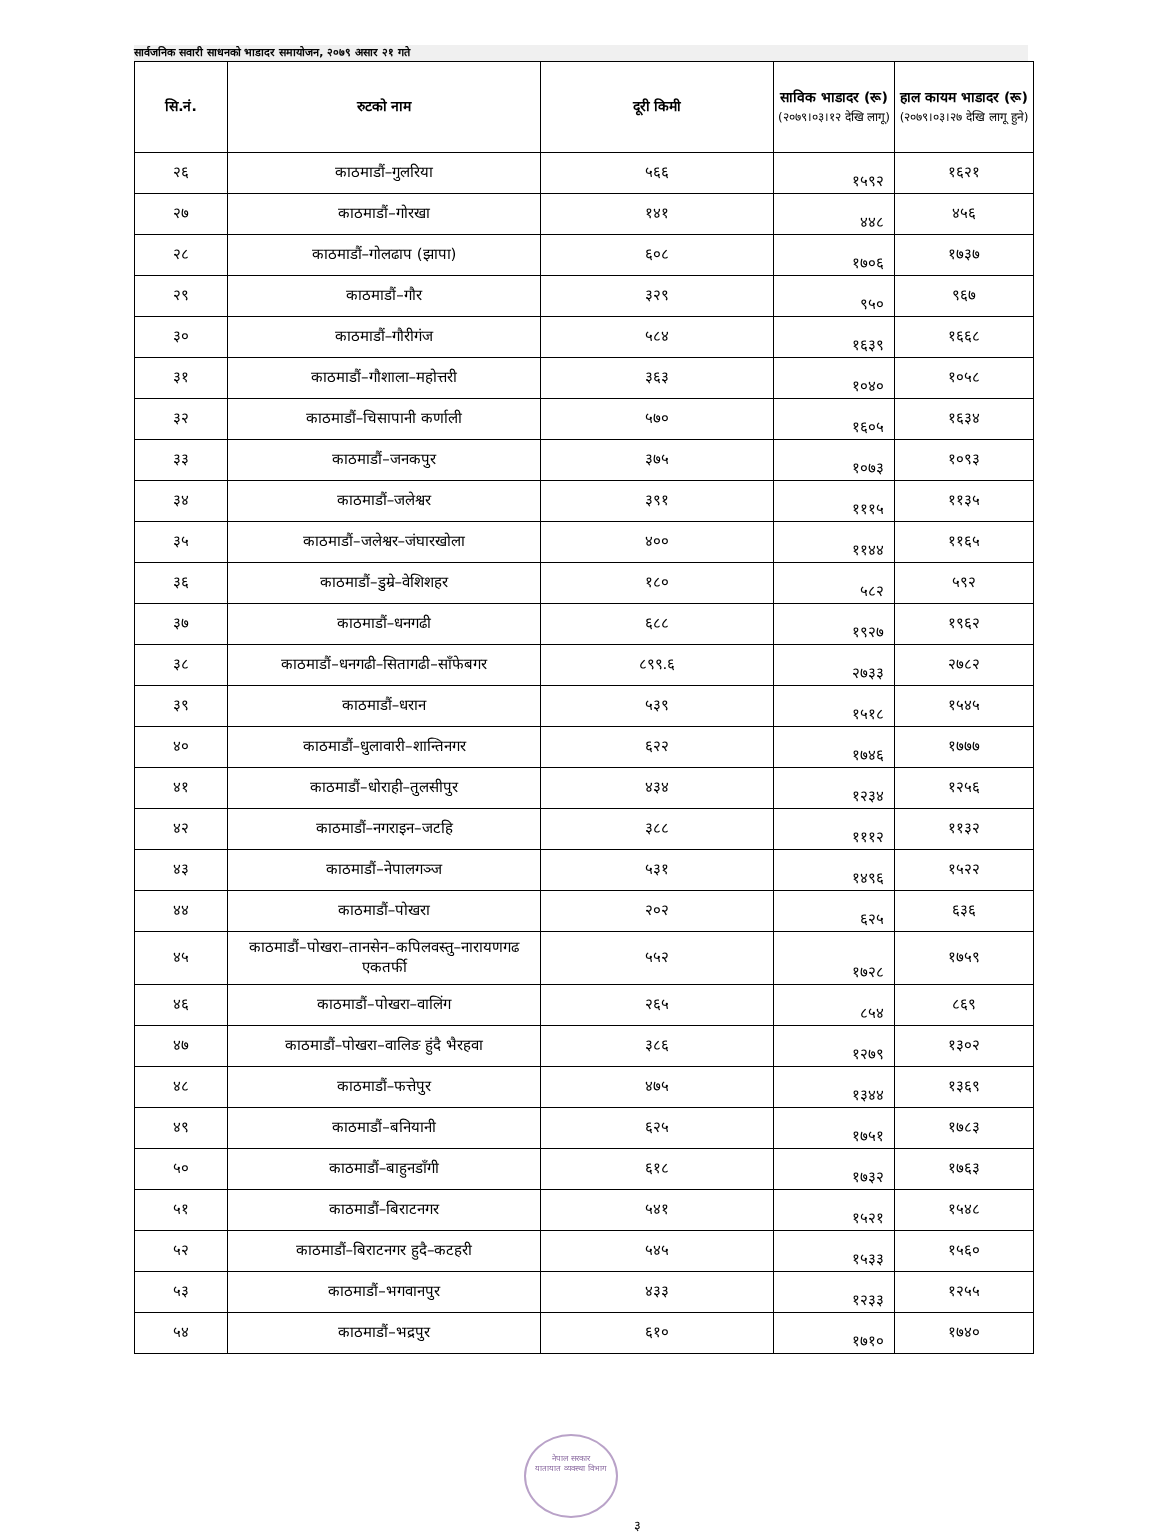सार्वजनिक सवारी साधनको भाडादर समायोजन, २०७९ असार २१ गते
| सि.नं. | रुटको नाम | दूरी किमी | साविक भाडादर (रू) (२०७९।०३।१२ देखि लागू) | हाल कायम भाडादर (रू) (२०७९।०३।२७ देखि लागू हुने) |
| --- | --- | --- | --- | --- |
| २६ | काठमाडौं–गुलरिया | ५६६ | १५९२ | १६२१ |
| २७ | काठमाडौं–गोरखा | १४१ | ४४८ | ४५६ |
| २८ | काठमाडौं–गोलढाप (झापा) | ६०८ | १७०६ | १७३७ |
| २९ | काठमाडौं–गौर | ३२९ | ९५० | ९६७ |
| ३० | काठमाडौं–गौरीगंज | ५८४ | १६३९ | १६६८ |
| ३१ | काठमाडौं–गौशाला–महोत्तरी | ३६३ | १०४० | १०५८ |
| ३२ | काठमाडौं–चिसापानी कर्णाली | ५७० | १६०५ | १६३४ |
| ३३ | काठमाडौं–जनकपुर | ३७५ | १०७३ | १०९३ |
| ३४ | काठमाडौं–जलेश्वर | ३९१ | १११५ | ११३५ |
| ३५ | काठमाडौं–जलेश्वर–जंघारखोला | ४०० | ११४४ | ११६५ |
| ३६ | काठमाडौं–डुम्रे–वेशिशहर | १८० | ५८२ | ५९२ |
| ३७ | काठमाडौं–धनगढी | ६८८ | १९२७ | १९६२ |
| ३८ | काठमाडौं–धनगढी–सितागढी–साँफेबगर | ८९९.६ | २७३३ | २७८२ |
| ३९ | काठमाडौं–धरान | ५३९ | १५१८ | १५४५ |
| ४० | काठमाडौं–धुलावारी–शान्तिनगर | ६२२ | १७४६ | १७७७ |
| ४१ | काठमाडौं–धोराही–तुलसीपुर | ४३४ | १२३४ | १२५६ |
| ४२ | काठमाडौं–नगराइन–जटहि | ३८८ | १११२ | ११३२ |
| ४३ | काठमाडौं–नेपालगञ्ज | ५३१ | १४९६ | १५२२ |
| ४४ | काठमाडौं–पोखरा | २०२ | ६२५ | ६३६ |
| ४५ | काठमाडौं–पोखरा–तानसेन–कपिलवस्तु–नारायणगढ एकतर्फी | ५५२ | १७२८ | १७५९ |
| ४६ | काठमाडौं–पोखरा–वालिंग | २६५ | ८५४ | ८६९ |
| ४७ | काठमाडौं–पोखरा–वालिङ हुंदै भैरहवा | ३८६ | १२७९ | १३०२ |
| ४८ | काठमाडौं–फत्तेपुर | ४७५ | १३४४ | १३६९ |
| ४९ | काठमाडौं–बनियानी | ६२५ | १७५१ | १७८३ |
| ५० | काठमाडौं–बाहुनडाँगी | ६१८ | १७३२ | १७६३ |
| ५१ | काठमाडौं–बिराटनगर | ५४१ | १५२१ | १५४८ |
| ५२ | काठमाडौं–बिराटनगर हुदै–कटहरी | ५४५ | १५३३ | १५६० |
| ५३ | काठमाडौं–भगवानपुर | ४३३ | १२३३ | १२५५ |
| ५४ | काठमाडौं–भद्रपुर | ६१० | १७१० | १७४० |
नेपाल सरकार
यातायात व्यवस्था विभाग
३